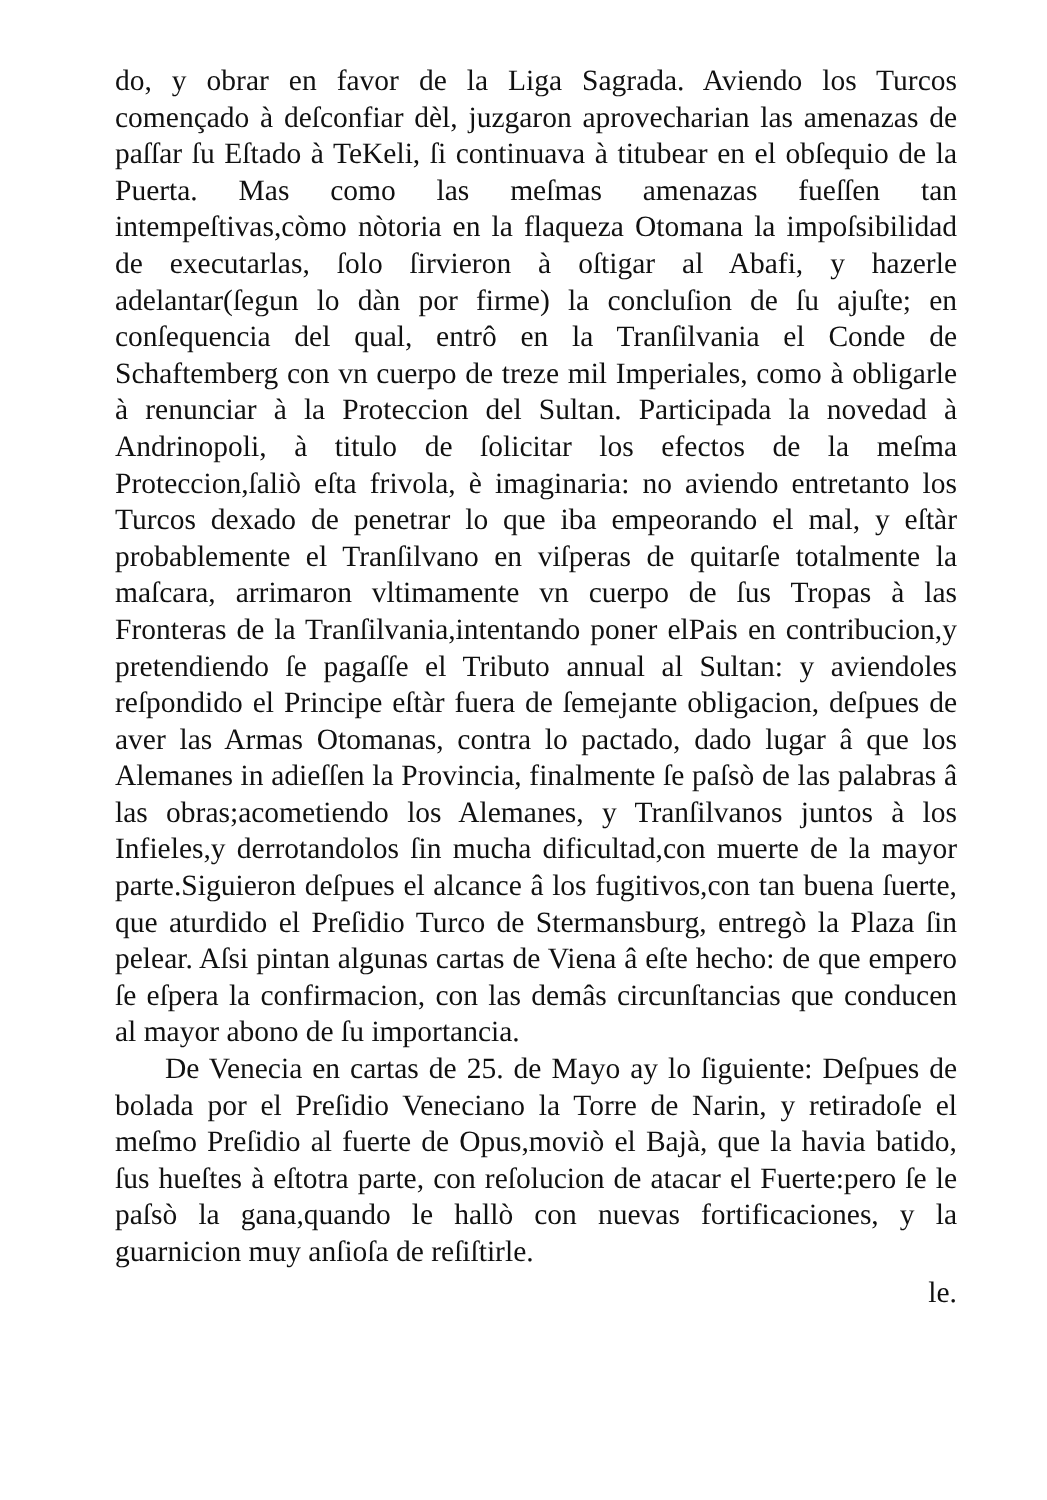do, y obrar en favor de la Liga Sagrada. Aviendo los Turcos començado à deſconfiar dèl, juzgaron aprovecharian las amenazas de paſſar ſu Eſtado à TeKeli, ſi continuava à titubear en el obſequio de la Puerta. Mas como las meſmas amenazas fueſſen tan intempeſtivas,còmo nòtoria en la flaqueza Otomana la impoſsibilidad de executarlas, ſolo ſirvieron à oſtigar al Abafi, y hazerle adelantar(ſegun lo dàn por firme) la concluſion de ſu ajuſte; en conſequencia del qual, entrô en la Tranſilvania el Conde de Schaftemberg con vn cuerpo de treze mil Imperiales, como à obligarle à renunciar à la Proteccion del Sultan. Participada la novedad à Andrinopoli, à titulo de ſolicitar los efectos de la meſma Proteccion,ſaliò eſta frivola, è imaginaria: no aviendo entretanto los Turcos dexado de penetrar lo que iba empeorando el mal, y eſtàr probablemente el Tranſilvano en viſperas de quitarſe totalmente la maſcara, arrimaron vltimamente vn cuerpo de ſus Tropas à las Fronteras de la Tranſilvania,intentando poner elPais en contribucion,y pretendiendo ſe pagaſſe el Tributo annual al Sultan: y aviendoles reſpondido el Principe eſtàr fuera de ſemejante obligacion, deſpues de aver las Armas Otomanas, contra lo pactado, dado lugar â que los Alemanes in adieſſen la Provincia, finalmente ſe paſsò de las palabras â las obras;acometiendo los Alemanes, y Tranſilvanos juntos à los Infieles,y derrotandolos ſin mucha dificultad,con muerte de la mayor parte.Siguieron deſpues el alcance â los fugitivos,con tan buena ſuerte, que aturdido el Preſidio Turco de Stermansburg, entregò la Plaza ſin pelear. Aſsi pintan algunas cartas de Viena â eſte hecho: de que empero ſe eſpera la confirmacion, con las demâs circunſtancias que conducen al mayor abono de ſu importancia.
De Venecia en cartas de 25. de Mayo ay lo ſiguiente: Deſpues de bolada por el Preſidio Veneciano la Torre de Narin, y retiradoſe el meſmo Preſidio al fuerte de Opus,moviò el Bajà, que la havia batido, ſus hueſtes à eſtotra parte, con reſolucion de atacar el Fuerte:pero ſe le paſsò la gana,quando le hallò con nuevas fortificaciones, y la guarnicion muy anſioſa de reſiſtirle.
le.